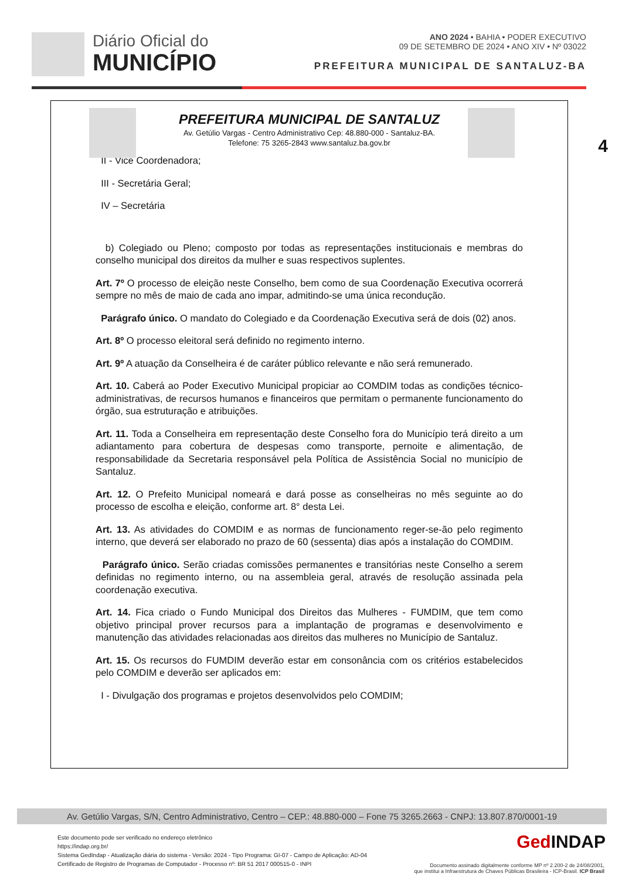Diário Oficial do
MUNICÍPIO
ANO 2024 • BAHIA • PODER EXECUTIVO
09 DE SETEMBRO DE 2024 • ANO XIV • Nº 03022
PREFEITURA MUNICIPAL DE SANTALUZ-BA
4
PREFEITURA MUNICIPAL DE SANTALUZ
Av. Getúlio Vargas - Centro Administrativo Cep: 48.880-000 - Santaluz-BA.
Telefone: 75 3265-2843 www.santaluz.ba.gov.br
II - Vice Coordenadora;
III - Secretária Geral;
IV – Secretária
b) Colegiado ou Pleno; composto por todas as representações institucionais e membras do conselho municipal dos direitos da mulher e suas respectivos suplentes.
Art. 7º O processo de eleição neste Conselho, bem como de sua Coordenação Executiva ocorrerá sempre no mês de maio de cada ano impar, admitindo-se uma única recondução.
Parágrafo único. O mandato do Colegiado e da Coordenação Executiva será de dois (02) anos.
Art. 8º O processo eleitoral será definido no regimento interno.
Art. 9º A atuação da Conselheira é de caráter público relevante e não será remunerado.
Art. 10. Caberá ao Poder Executivo Municipal propiciar ao COMDIM todas as condições técnico-administrativas, de recursos humanos e financeiros que permitam o permanente funcionamento do órgão, sua estruturação e atribuições.
Art. 11. Toda a Conselheira em representação deste Conselho fora do Município terá direito a um adiantamento para cobertura de despesas como transporte, pernoite e alimentação, de responsabilidade da Secretaria responsável pela Política de Assistência Social no município de Santaluz.
Art. 12. O Prefeito Municipal nomeará e dará posse as conselheiras no mês seguinte ao do processo de escolha e eleição, conforme art. 8° desta Lei.
Art. 13. As atividades do COMDIM e as normas de funcionamento reger-se-ão pelo regimento interno, que deverá ser elaborado no prazo de 60 (sessenta) dias após a instalação do COMDIM.
Parágrafo único. Serão criadas comissões permanentes e transitórias neste Conselho a serem definidas no regimento interno, ou na assembleia geral, através de resolução assinada pela coordenação executiva.
Art. 14. Fica criado o Fundo Municipal dos Direitos das Mulheres - FUMDIM, que tem como objetivo principal prover recursos para a implantação de programas e desenvolvimento e manutenção das atividades relacionadas aos direitos das mulheres no Município de Santaluz.
Art. 15. Os recursos do FUMDIM deverão estar em consonância com os critérios estabelecidos pelo COMDIM e deverão ser aplicados em:
I - Divulgação dos programas e projetos desenvolvidos pelo COMDIM;
Av. Getúlio Vargas, S/N, Centro Administrativo, Centro – CEP.: 48.880-000 – Fone 75 3265.2663 - CNPJ: 13.807.870/0001-19
Este documento pode ser verificado no endereço eletrônico
https://indap.org.br/
Sistema GedIndap - Atualização diária do sistema - Versão: 2024 - Tipo Programa: GI-07 - Campo de Aplicação: AD-04
Certificado de Registro de Programas de Computador - Processo nº: BR 51 2017 000515-0 - INPI
GedINDAP
Documento assinado digitalmente conforme MP nº 2.200-2 de 24/08/2001,
que institui a Infraestrutura de Chaves Públicas Brasileira - ICP-Brasil. ICP Brasil